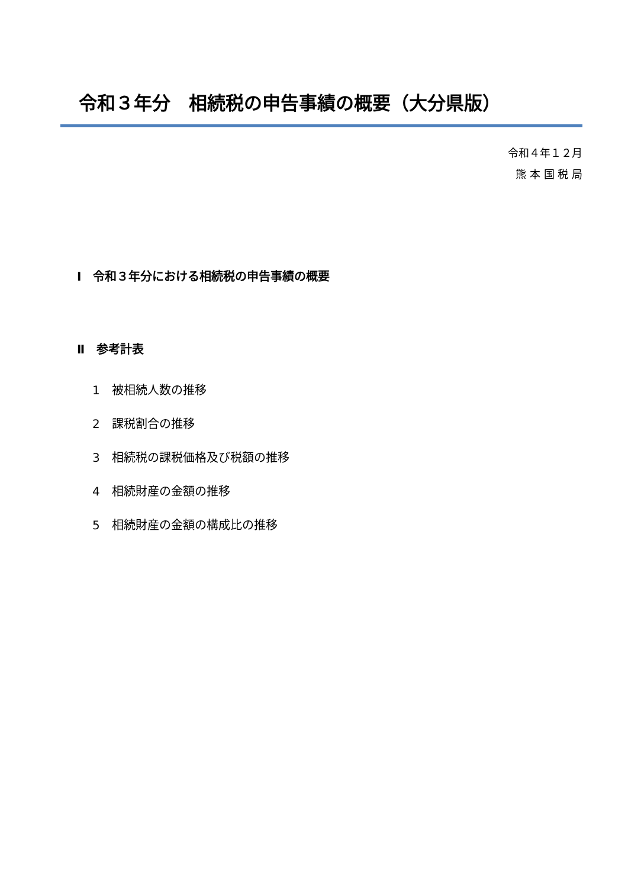令和３年分　相続税の申告事績の概要（大分県版）
令和４年１２月
熊 本 国 税 局
Ⅰ　令和３年分における相続税の申告事績の概要
Ⅱ　参考計表
1　被相続人数の推移
2　課税割合の推移
3　相続税の課税価格及び税額の推移
4　相続財産の金額の推移
5　相続財産の金額の構成比の推移